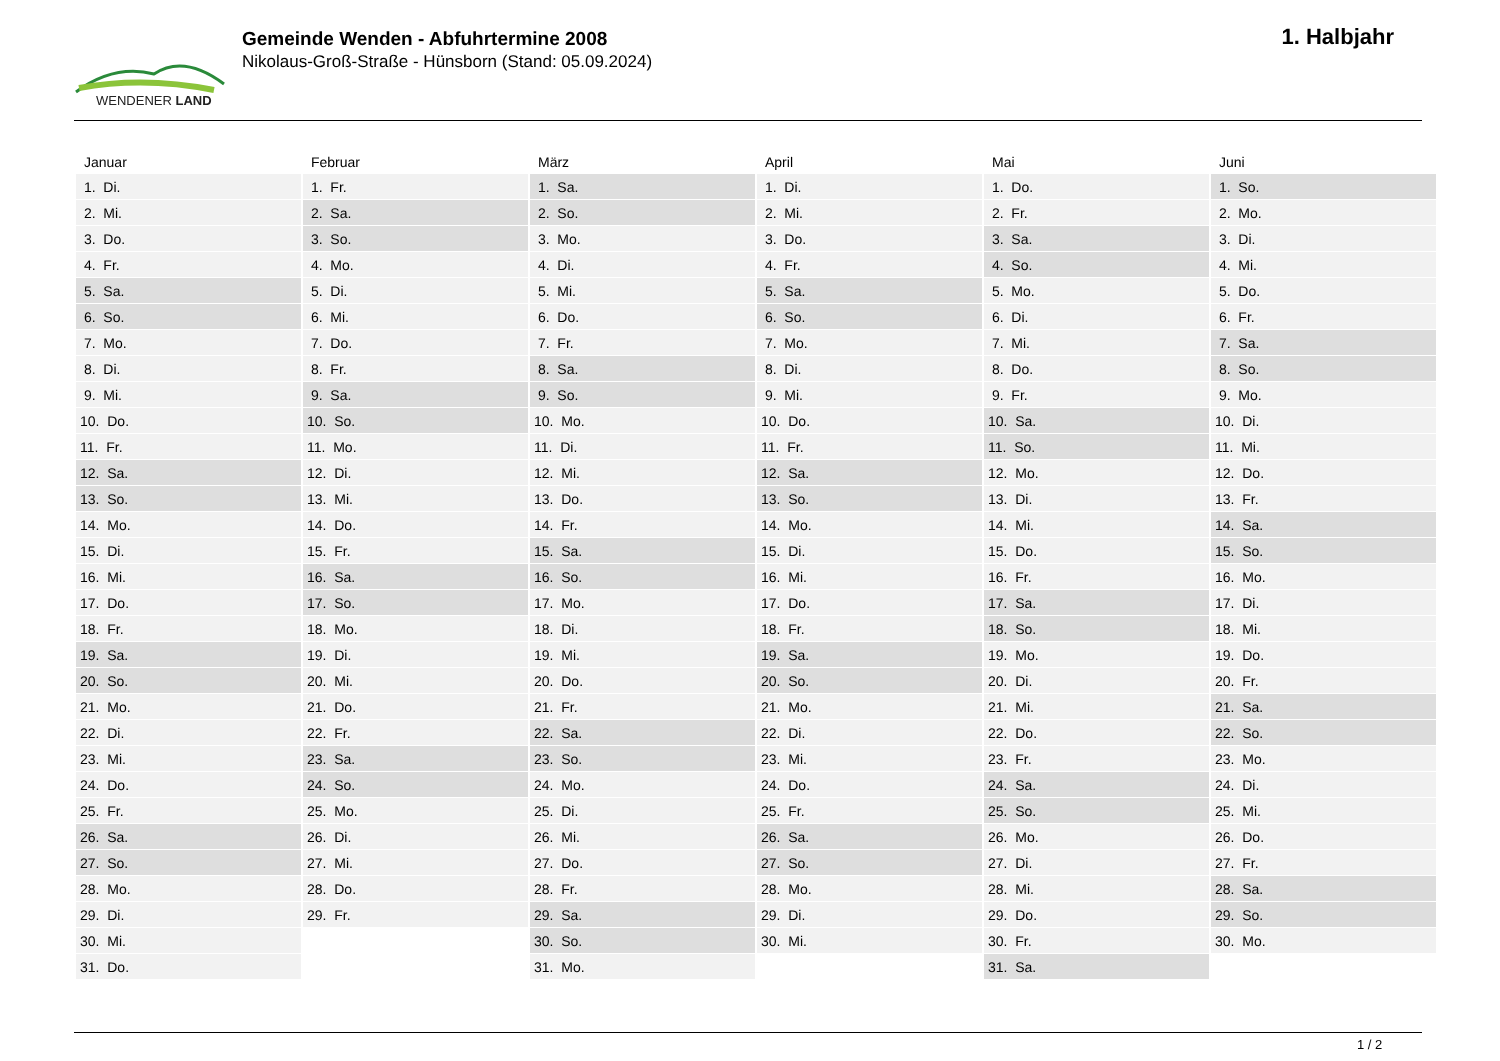WENDENER LAND
Gemeinde Wenden - Abfuhrtermine 2008
Nikolaus-Groß-Straße - Hünsborn (Stand: 05.09.2024)
1. Halbjahr
| Januar | Februar | März | April | Mai | Juni |
| --- | --- | --- | --- | --- | --- |
| 1. Di. | 1. Fr. | 1. Sa. | 1. Di. | 1. Do. | 1. So. |
| 2. Mi. | 2. Sa. | 2. So. | 2. Mi. | 2. Fr. | 2. Mo. |
| 3. Do. | 3. So. | 3. Mo. | 3. Do. | 3. Sa. | 3. Di. |
| 4. Fr. | 4. Mo. | 4. Di. | 4. Fr. | 4. So. | 4. Mi. |
| 5. Sa. | 5. Di. | 5. Mi. | 5. Sa. | 5. Mo. | 5. Do. |
| 6. So. | 6. Mi. | 6. Do. | 6. So. | 6. Di. | 6. Fr. |
| 7. Mo. | 7. Do. | 7. Fr. | 7. Mo. | 7. Mi. | 7. Sa. |
| 8. Di. | 8. Fr. | 8. Sa. | 8. Di. | 8. Do. | 8. So. |
| 9. Mi. | 9. Sa. | 9. So. | 9. Mi. | 9. Fr. | 9. Mo. |
| 10. Do. | 10. So. | 10. Mo. | 10. Do. | 10. Sa. | 10. Di. |
| 11. Fr. | 11. Mo. | 11. Di. | 11. Fr. | 11. So. | 11. Mi. |
| 12. Sa. | 12. Di. | 12. Mi. | 12. Sa. | 12. Mo. | 12. Do. |
| 13. So. | 13. Mi. | 13. Do. | 13. So. | 13. Di. | 13. Fr. |
| 14. Mo. | 14. Do. | 14. Fr. | 14. Mo. | 14. Mi. | 14. Sa. |
| 15. Di. | 15. Fr. | 15. Sa. | 15. Di. | 15. Do. | 15. So. |
| 16. Mi. | 16. Sa. | 16. So. | 16. Mi. | 16. Fr. | 16. Mo. |
| 17. Do. | 17. So. | 17. Mo. | 17. Do. | 17. Sa. | 17. Di. |
| 18. Fr. | 18. Mo. | 18. Di. | 18. Fr. | 18. So. | 18. Mi. |
| 19. Sa. | 19. Di. | 19. Mi. | 19. Sa. | 19. Mo. | 19. Do. |
| 20. So. | 20. Mi. | 20. Do. | 20. So. | 20. Di. | 20. Fr. |
| 21. Mo. | 21. Do. | 21. Fr. | 21. Mo. | 21. Mi. | 21. Sa. |
| 22. Di. | 22. Fr. | 22. Sa. | 22. Di. | 22. Do. | 22. So. |
| 23. Mi. | 23. Sa. | 23. So. | 23. Mi. | 23. Fr. | 23. Mo. |
| 24. Do. | 24. So. | 24. Mo. | 24. Do. | 24. Sa. | 24. Di. |
| 25. Fr. | 25. Mo. | 25. Di. | 25. Fr. | 25. So. | 25. Mi. |
| 26. Sa. | 26. Di. | 26. Mi. | 26. Sa. | 26. Mo. | 26. Do. |
| 27. So. | 27. Mi. | 27. Do. | 27. So. | 27. Di. | 27. Fr. |
| 28. Mo. | 28. Do. | 28. Fr. | 28. Mo. | 28. Mi. | 28. Sa. |
| 29. Di. | 29. Fr. | 29. Sa. | 29. Di. | 29. Do. | 29. So. |
| 30. Mi. | | 30. So. | 30. Mi. | 30. Fr. | 30. Mo. |
| 31. Do. | | 31. Mo. | | 31. Sa. | |
1 / 2